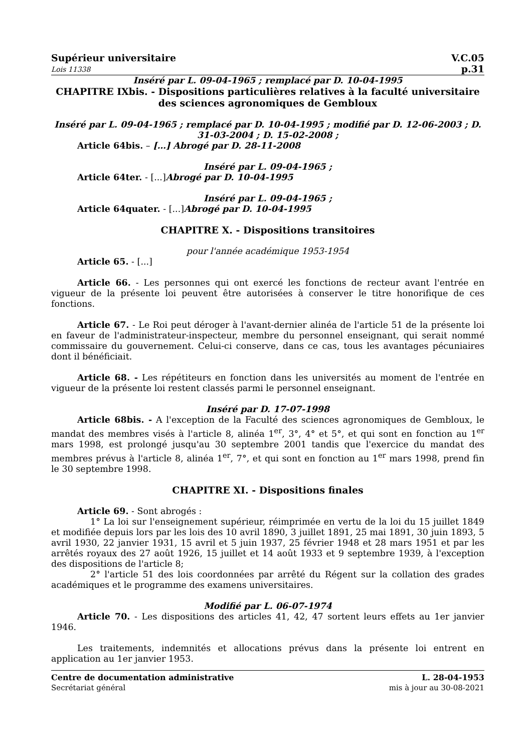Supérieur universitaire
Lois 11338
V.C.05
p.31
Inséré par L. 09-04-1965 ; remplacé par D. 10-04-1995
CHAPITRE IXbis. - Dispositions particulières relatives à la faculté universitaire des sciences agronomiques de Gembloux
Inséré par L. 09-04-1965 ; remplacé par D. 10-04-1995 ; modifié par D. 12-06-2003 ; D. 31-03-2004 ; D. 15-02-2008 ;
Article 64bis. – […] Abrogé par D. 28-11-2008
Inséré par L. 09-04-1965 ;
Article 64ter. - [...]Abrogé par D. 10-04-1995
Inséré par L. 09-04-1965 ;
Article 64quater. - [...]Abrogé par D. 10-04-1995
CHAPITRE X. - Dispositions transitoires
pour l'année académique 1953-1954
Article 65. - [...]
Article 66. - Les personnes qui ont exercé les fonctions de recteur avant l'entrée en vigueur de la présente loi peuvent être autorisées à conserver le titre honorifique de ces fonctions.
Article 67. - Le Roi peut déroger à l'avant-dernier alinéa de l'article 51 de la présente loi en faveur de l'administrateur-inspecteur, membre du personnel enseignant, qui serait nommé commissaire du gouvernement. Celui-ci conserve, dans ce cas, tous les avantages pécuniaires dont il bénéficiait.
Article 68. - Les répétiteurs en fonction dans les universités au moment de l'entrée en vigueur de la présente loi restent classés parmi le personnel enseignant.
Inséré par D. 17-07-1998
Article 68bis. - A l'exception de la Faculté des sciences agronomiques de Gembloux, le mandat des membres visés à l'article 8, alinéa 1<sup>er</sup>, 3°, 4° et 5°, et qui sont en fonction au 1<sup>er</sup> mars 1998, est prolongé jusqu'au 30 septembre 2001 tandis que l'exercice du mandat des membres prévus à l'article 8, alinéa 1<sup>er</sup>, 7°, et qui sont en fonction au 1<sup>er</sup> mars 1998, prend fin le 30 septembre 1998.
CHAPITRE XI. - Dispositions finales
Article 69. - Sont abrogés :
1° La loi sur l'enseignement supérieur, réimprimée en vertu de la loi du 15 juillet 1849 et modifiée depuis lors par les lois des 10 avril 1890, 3 juillet 1891, 25 mai 1891, 30 juin 1893, 5 avril 1930, 22 janvier 1931, 15 avril et 5 juin 1937, 25 février 1948 et 28 mars 1951 et par les arrêtés royaux des 27 août 1926, 15 juillet et 14 août 1933 et 9 septembre 1939, à l'exception des dispositions de l'article 8;
2° l'article 51 des lois coordonnées par arrêté du Régent sur la collation des grades académiques et le programme des examens universitaires.
Modifié par L. 06-07-1974
Article 70. - Les dispositions des articles 41, 42, 47 sortent leurs effets au 1er janvier 1946.
Les traitements, indemnités et allocations prévus dans la présente loi entrent en application au 1er janvier 1953.
Centre de documentation administrative
Secrétariat général
L. 28-04-1953
mis à jour au 30-08-2021